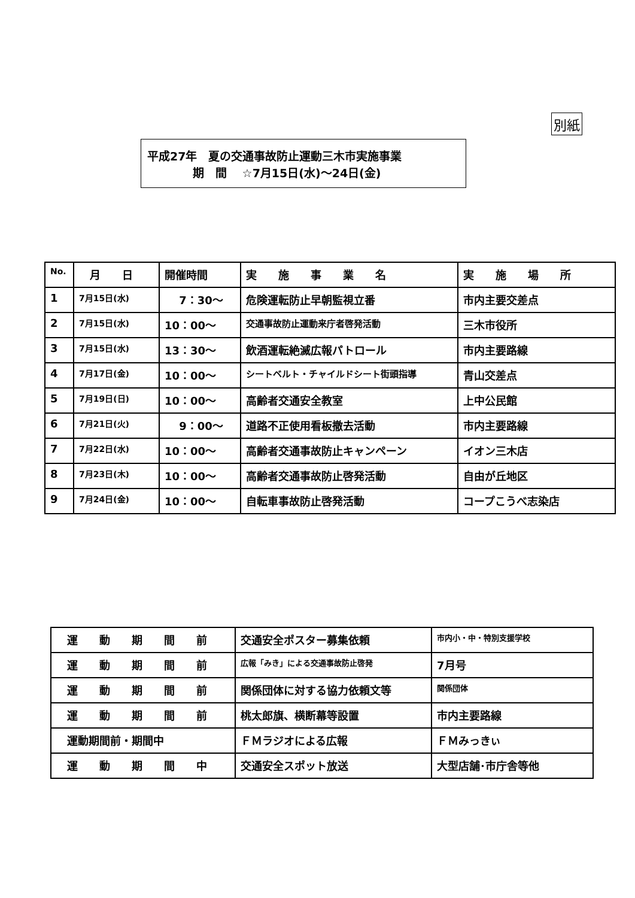別紙
平成27年　夏の交通事故防止運動三木市実施事業
　　　　期　間　 ☆7月15日(水)〜24日(金)
| No. | 月 日 | 開催時間 | 実 施 事 業 名 | 実 施 場 所 |
| --- | --- | --- | --- | --- |
| 1 | 7月15日(水) | 7：30〜 | 危険運転防止早朝監視立番 | 市内主要交差点 |
| 2 | 7月15日(水) | 10：00〜 | 交通事故防止運動来庁者啓発活動 | 三木市役所 |
| 3 | 7月15日(水) | 13：30〜 | 飲酒運転絶滅広報パトロール | 市内主要路線 |
| 4 | 7月17日(金) | 10：00〜 | シートベルト・チャイルドシート街頭指導 | 青山交差点 |
| 5 | 7月19日(日) | 10：00〜 | 高齢者交通安全教室 | 上中公民館 |
| 6 | 7月21日(火) | 9：00〜 | 道路不正使用看板撤去活動 | 市内主要路線 |
| 7 | 7月22日(水) | 10：00〜 | 高齢者交通事故防止キャンペーン | イオン三木店 |
| 8 | 7月23日(木) | 10：00〜 | 高齢者交通事故防止啓発活動 | 自由が丘地区 |
| 9 | 7月24日(金) | 10：00〜 | 自転車事故防止啓発活動 | コープこうべ志染店 |
| 運 動 期 間 前 | 交通安全ポスター募集依頼 | 市内小・中・特別支援学校 |
| 運 動 期 間 前 | 広報「みき」による交通事故防止啓発 | 7月号 |
| 運 動 期 間 前 | 関係団体に対する協力依頼文等 | 関係団体 |
| 運 動 期 間 前 | 桃太郎旗、横断幕等設置 | 市内主要路線 |
| 運動期間前・期間中 | ＦＭラジオによる広報 | ＦＭみっきぃ |
| 運 動 期 間 中 | 交通安全スポット放送 | 大型店舗･市庁舎等他 |